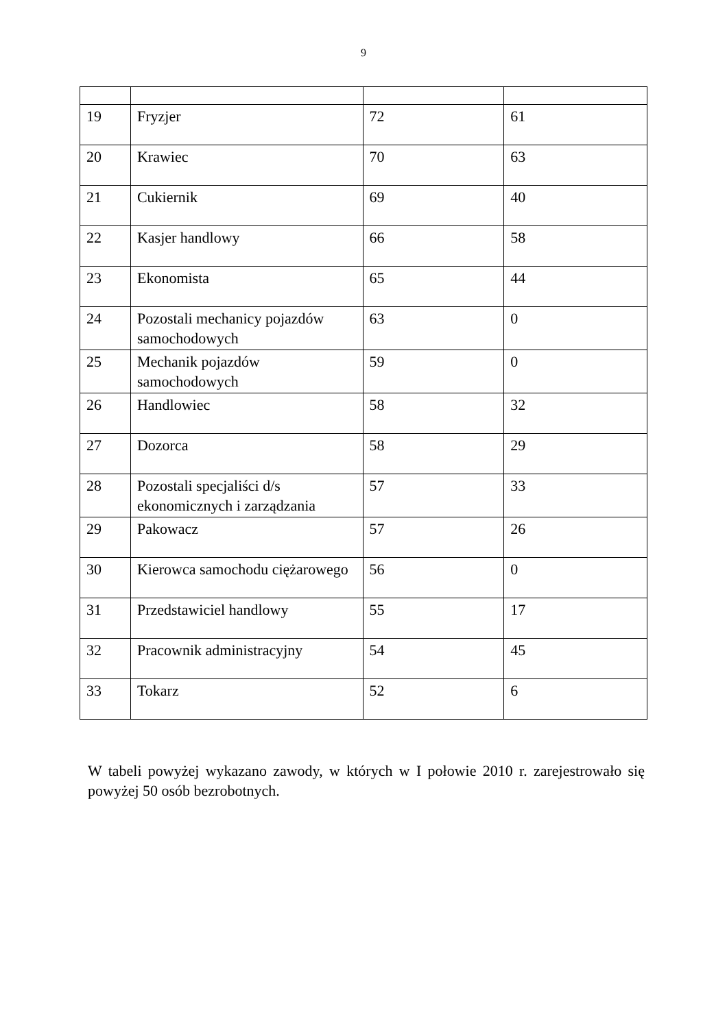9
| 19 | Fryzjer | 72 | 61 |
| 20 | Krawiec | 70 | 63 |
| 21 | Cukiernik | 69 | 40 |
| 22 | Kasjer handlowy | 66 | 58 |
| 23 | Ekonomista | 65 | 44 |
| 24 | Pozostali mechanicy pojazdów samochodowych | 63 | 0 |
| 25 | Mechanik pojazdów samochodowych | 59 | 0 |
| 26 | Handlowiec | 58 | 32 |
| 27 | Dozorca | 58 | 29 |
| 28 | Pozostali specjaliści d/s ekonomicznych i zarządzania | 57 | 33 |
| 29 | Pakowacz | 57 | 26 |
| 30 | Kierowca samochodu ciężarowego | 56 | 0 |
| 31 | Przedstawiciel handlowy | 55 | 17 |
| 32 | Pracownik administracyjny | 54 | 45 |
| 33 | Tokarz | 52 | 6 |
W tabeli powyżej wykazano zawody, w których w I połowie 2010 r. zarejestrowało się powyżej 50 osób bezrobotnych.